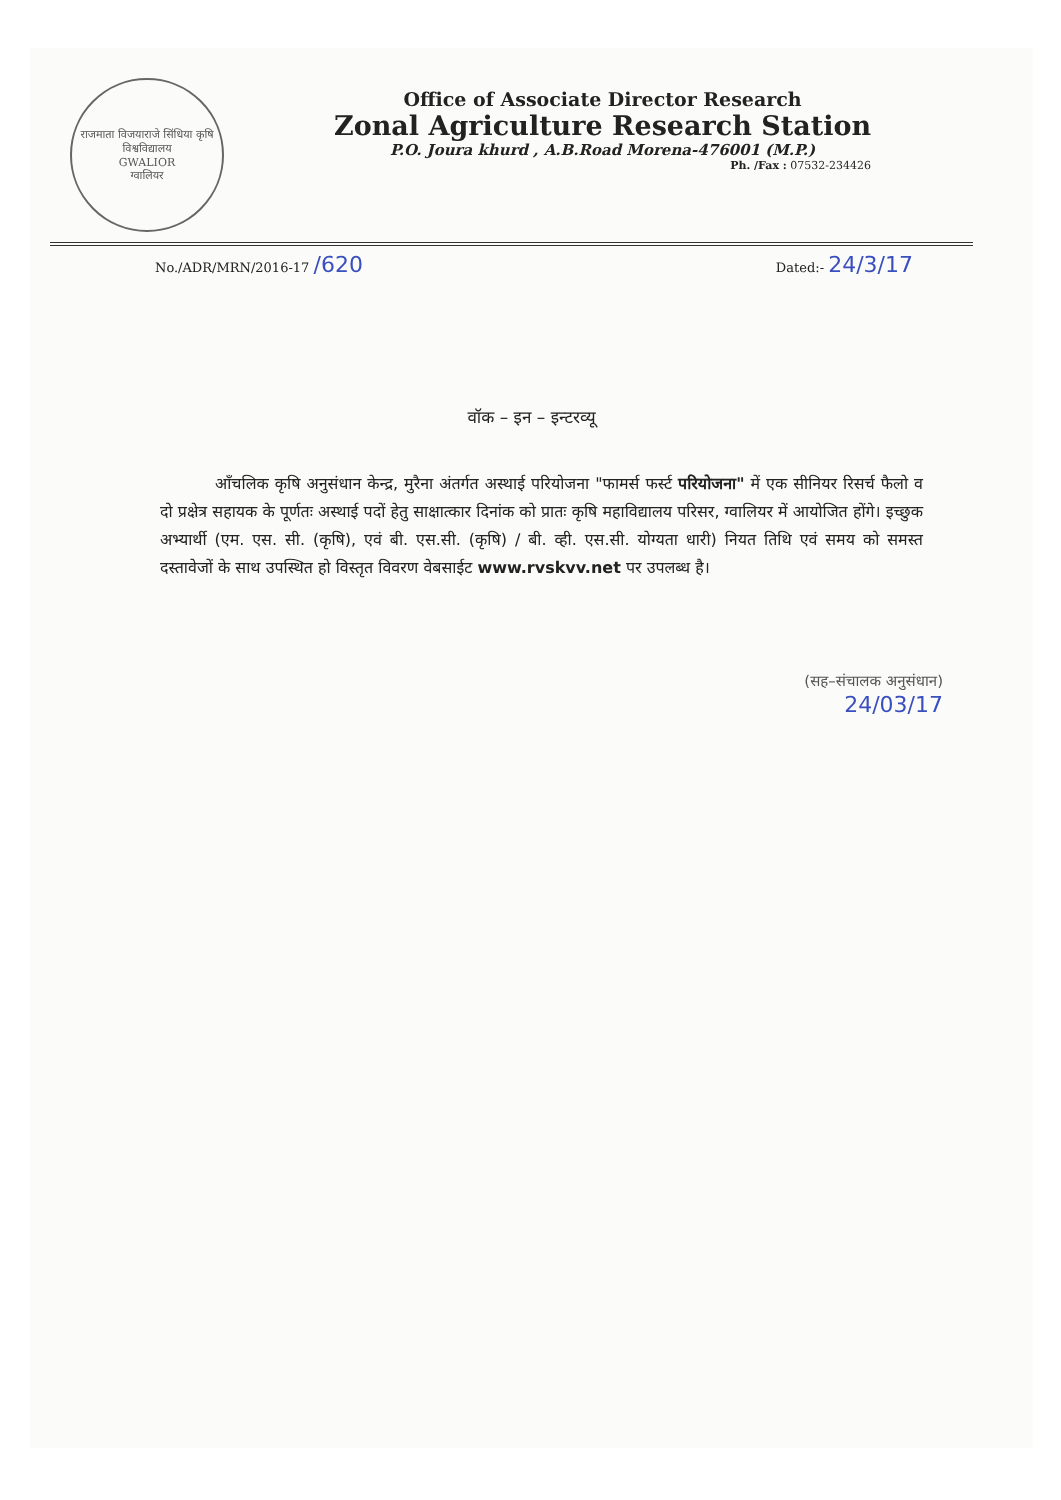राजमाता विजयाराजे सिंधिया कृषि विश्वविद्यालय
GWALIOR
ग्वालियर
Office of Associate Director Research
Zonal Agriculture Research Station
P.O. Joura khurd , A.B.Road Morena-476001 (M.P.)
Ph. /Fax : 07532-234426
No./ADR/MRN/2016-17 /620 Dated:- 24/3/17
वॉक – इन – इन्टरव्यू
आँचलिक कृषि अनुसंधान केन्द्र, मुरैना अंतर्गत अस्थाई परियोजना "फामर्स फर्स्ट परियोजना" में एक सीनियर रिसर्च फैलो व दो प्रक्षेत्र सहायक के पूर्णतः अस्थाई पदों हेतु साक्षात्कार दिनांक को प्रातः कृषि महाविद्यालय परिसर, ग्वालियर में आयोजित होंगे। इच्छुक अभ्यार्थी (एम. एस. सी. (कृषि), एवं बी. एस.सी. (कृषि) / बी. व्ही. एस.सी. योग्यता धारी) नियत तिथि एवं समय को समस्त दस्तावेजों के साथ उपस्थित हो विस्तृत विवरण वेबसाईट www.rvskvv.net पर उपलब्ध है।
(सह–संचालक अनुसंधान)
24/03/17